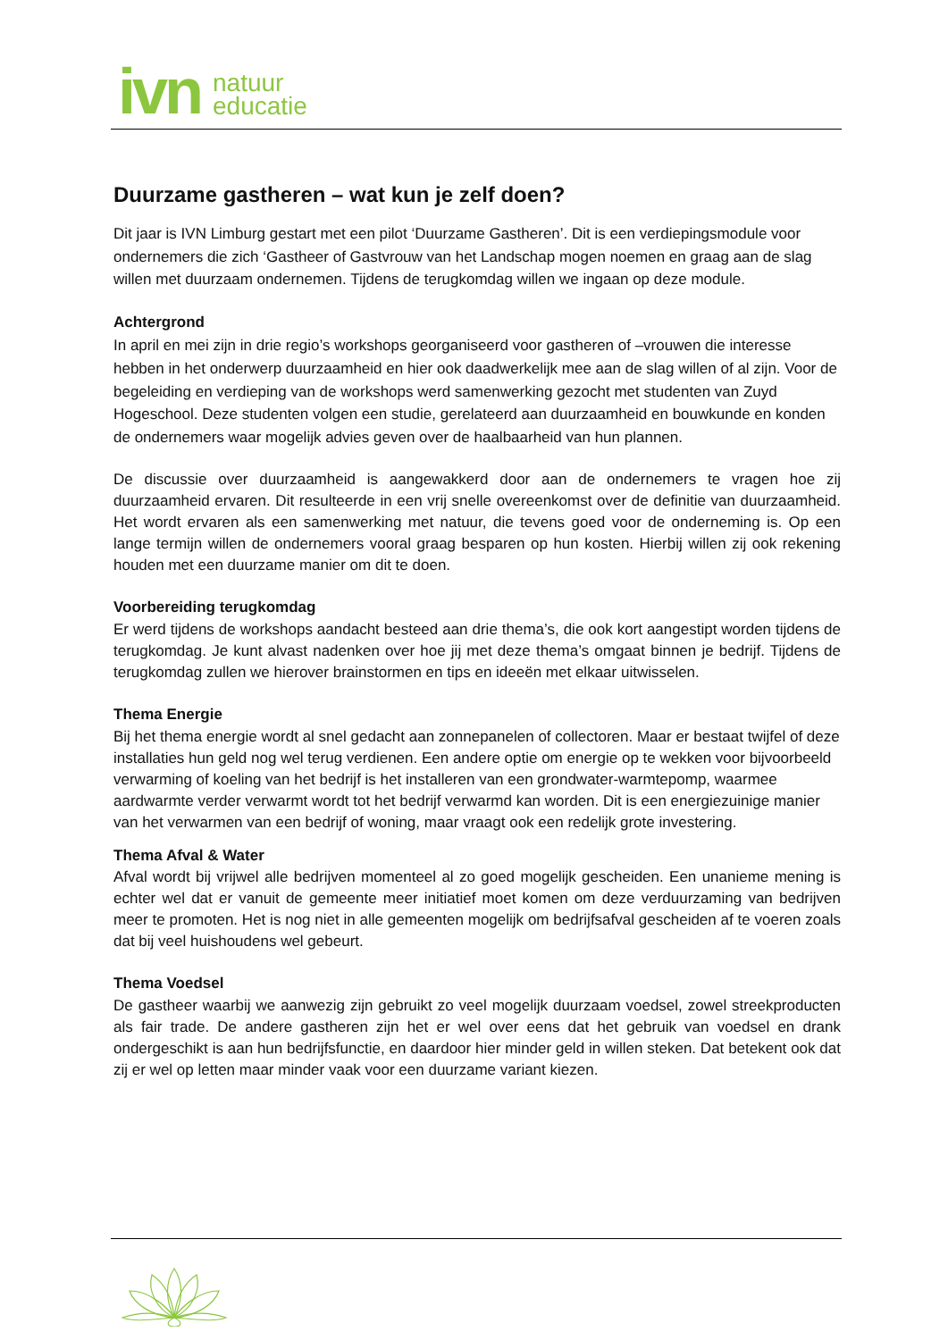ivn
natuur
educatie
Duurzame gastheren – wat kun je zelf doen?
Dit jaar is IVN Limburg gestart met een pilot ‘Duurzame Gastheren’. Dit is een verdiepingsmodule voor ondernemers die zich ‘Gastheer of Gastvrouw van het Landschap mogen noemen en graag aan de slag willen met duurzaam ondernemen. Tijdens de terugkomdag willen we ingaan op deze module.
Achtergrond
In april en mei zijn in drie regio’s workshops georganiseerd voor gastheren of –vrouwen die interesse hebben in het onderwerp duurzaamheid en hier ook daadwerkelijk mee aan de slag willen of al zijn. Voor de begeleiding en verdieping van de workshops werd samenwerking gezocht met studenten van Zuyd Hogeschool. Deze studenten volgen een studie, gerelateerd aan duurzaamheid en bouwkunde en konden de ondernemers waar mogelijk advies geven over de haalbaarheid van hun plannen.
De discussie over duurzaamheid is aangewakkerd door aan de ondernemers te vragen hoe zij duurzaamheid ervaren. Dit resulteerde in een vrij snelle overeenkomst over de definitie van duurzaamheid. Het wordt ervaren als een samenwerking met natuur, die tevens goed voor de onderneming is. Op een lange termijn willen de ondernemers vooral graag besparen op hun kosten. Hierbij willen zij ook rekening houden met een duurzame manier om dit te doen.
Voorbereiding terugkomdag
Er werd tijdens de workshops aandacht besteed aan drie thema’s, die ook kort aangestipt worden tijdens de terugkomdag. Je kunt alvast nadenken over hoe jij met deze thema’s omgaat binnen je bedrijf. Tijdens de terugkomdag zullen we hierover brainstormen en tips en ideeën met elkaar uitwisselen.
Thema Energie
Bij het thema energie wordt al snel gedacht aan zonnepanelen of collectoren. Maar er bestaat twijfel of deze installaties hun geld nog wel terug verdienen. Een andere optie om energie op te wekken voor bijvoorbeeld verwarming of koeling van het bedrijf is het installeren van een grondwater-warmtepomp, waarmee aardwarmte verder verwarmt wordt tot het bedrijf verwarmd kan worden. Dit is een energiezuinige manier van het verwarmen van een bedrijf of woning, maar vraagt ook een redelijk grote investering.
Thema Afval & Water
Afval wordt bij vrijwel alle bedrijven momenteel al zo goed mogelijk gescheiden. Een unanieme mening is echter wel dat er vanuit de gemeente meer initiatief moet komen om deze verduurzaming van bedrijven meer te promoten. Het is nog niet in alle gemeenten mogelijk om bedrijfsafval gescheiden af te voeren zoals dat bij veel huishoudens wel gebeurt.
Thema Voedsel
De gastheer waarbij we aanwezig zijn gebruikt zo veel mogelijk duurzaam voedsel, zowel streekproducten als fair trade. De andere gastheren zijn het er wel over eens dat het gebruik van voedsel en drank ondergeschikt is aan hun bedrijfsfunctie, en daardoor hier minder geld in willen steken. Dat betekent ook dat zij er wel op letten maar minder vaak voor een duurzame variant kiezen.